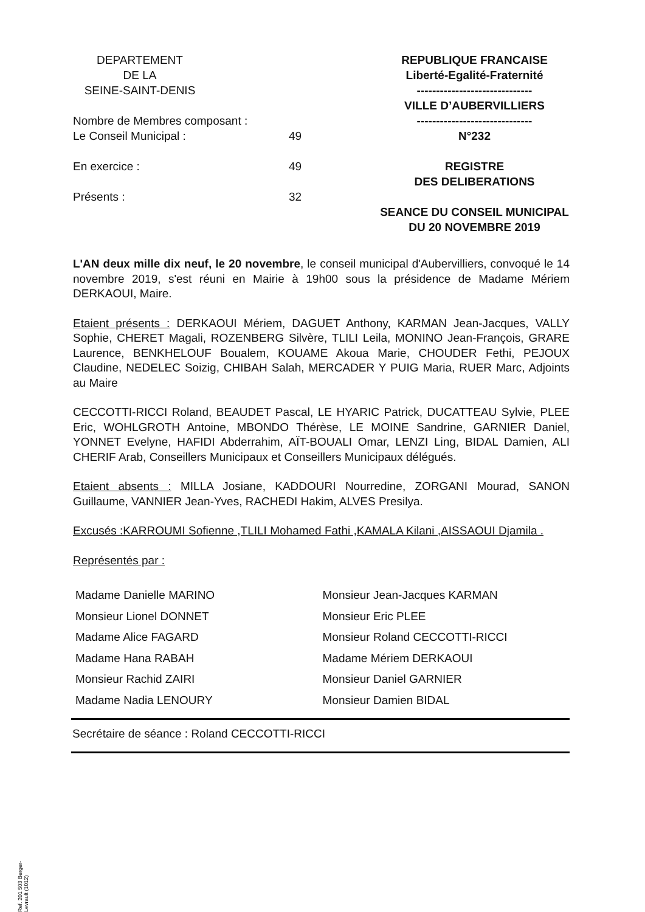DEPARTEMENT
DE LA
SEINE-SAINT-DENIS
Nombre de Membres composant :
Le Conseil Municipal : 49
En exercice : 49
Présents : 32
REPUBLIQUE FRANCAISE
Liberté-Egalité-Fraternité
------------------------------
VILLE D’AUBERVILLIERS
------------------------------
N°232
REGISTRE
DES DELIBERATIONS
SEANCE DU CONSEIL MUNICIPAL
DU 20 NOVEMBRE 2019
L'AN deux mille dix neuf, le 20 novembre, le conseil municipal d'Aubervilliers, convoqué le 14 novembre 2019, s'est réuni en Mairie à 19h00 sous la présidence de Madame Mériem DERKAOUI, Maire.
Etaient présents : DERKAOUI Mériem, DAGUET Anthony, KARMAN Jean-Jacques, VALLY Sophie, CHERET Magali, ROZENBERG Silvère, TLILI Leila, MONINO Jean-François, GRARE Laurence, BENKHELOUF Boualem, KOUAME Akoua Marie, CHOUDER Fethi, PEJOUX Claudine, NEDELEC Soizig, CHIBAH Salah, MERCADER Y PUIG Maria, RUER Marc, Adjoints au Maire
CECCOTTI-RICCI Roland, BEAUDET Pascal, LE HYARIC Patrick, DUCATTEAU Sylvie, PLEE Eric, WOHLGROTH Antoine, MBONDO Thérèse, LE MOINE Sandrine, GARNIER Daniel, YONNET Evelyne, HAFIDI Abderrahim, AÏT-BOUALI Omar, LENZI Ling, BIDAL Damien, ALI CHERIF Arab, Conseillers Municipaux et Conseillers Municipaux délégués.
Etaient absents : MILLA Josiane, KADDOURI Nourredine, ZORGANI Mourad, SANON Guillaume, VANNIER Jean-Yves, RACHEDI Hakim, ALVES Presilya.
Excusés :KARROUMI Sofienne ,TLILI Mohamed Fathi ,KAMALA Kilani ,AISSAOUI Djamila .
Représentés par :
Madame Danielle MARINO
Monsieur Lionel DONNET
Madame Alice FAGARD
Madame Hana RABAH
Monsieur Rachid ZAIRI
Madame Nadia LENOURY
Monsieur Jean-Jacques KARMAN
Monsieur Eric PLEE
Monsieur Roland CECCOTTI-RICCI
Madame Mériem DERKAOUI
Monsieur Daniel GARNIER
Monsieur Damien BIDAL
Secrétaire de séance : Roland CECCOTTI-RICCI
Ref. 201 503 Berger-Levrault (1012)